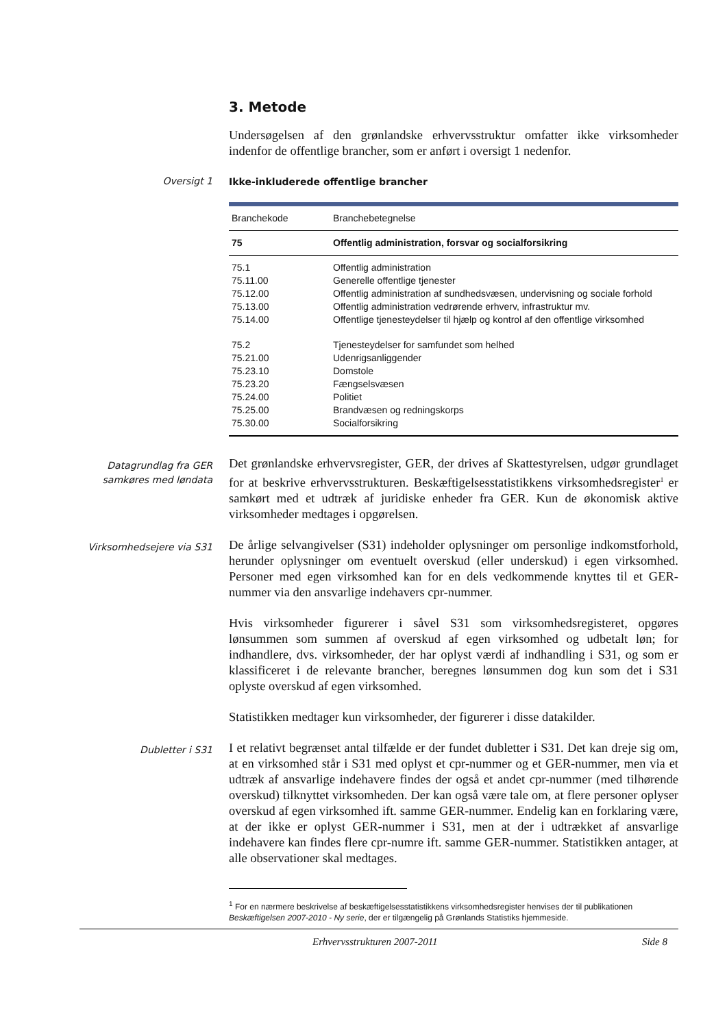3. Metode
Undersøgelsen af den grønlandske erhvervsstruktur omfatter ikke virksomheder indenfor de offentlige brancher, som er anført i oversigt 1 nedenfor.
Oversigt 1
Ikke-inkluderede offentlige brancher
| Branchekode | Branchebetegnelse |
| --- | --- |
| 75 | Offentlig administration, forsvar og socialforsikring |
| 75.1 | Offentlig administration |
| 75.11.00 | Generelle offentlige tjenester |
| 75.12.00 | Offentlig administration af sundhedsvæsen, undervisning og sociale forhold |
| 75.13.00 | Offentlig administration vedrørende erhverv, infrastruktur mv. |
| 75.14.00 | Offentlige tjenesteydelser til hjælp og kontrol af den offentlige virksomhed |
| 75.2 | Tjenesteydelser for samfundet som helhed |
| 75.21.00 | Udenrigsanliggender |
| 75.23.10 | Domstole |
| 75.23.20 | Fængselsvæsen |
| 75.24.00 | Politiet |
| 75.25.00 | Brandvæsen og redningskorps |
| 75.30.00 | Socialforsikring |
Datagrundlag fra GER samkøres med løndata
Det grønlandske erhvervsregister, GER, der drives af Skattestyrelsen, udgør grundlaget for at beskrive erhvervsstrukturen. Beskæftigelsesstatistikkens virksomhedsregister<sup>1</sup> er samkørt med et udtræk af juridiske enheder fra GER. Kun de økonomisk aktive virksomheder medtages i opgørelsen.
Virksomhedsejere via S31
De årlige selvangivelser (S31) indeholder oplysninger om personlige indkomstforhold, herunder oplysninger om eventuelt overskud (eller underskud) i egen virksomhed. Personer med egen virksomhed kan for en dels vedkommende knyttes til et GER-nummer via den ansvarlige indehavers cpr-nummer.
Hvis virksomheder figurerer i såvel S31 som virksomhedsregisteret, opgøres lønsummen som summen af overskud af egen virksomhed og udbetalt løn; for indhandlere, dvs. virksomheder, der har oplyst værdi af indhandling i S31, og som er klassificeret i de relevante brancher, beregnes lønsummen dog kun som det i S31 oplyste overskud af egen virksomhed.
Statistikken medtager kun virksomheder, der figurerer i disse datakilder.
Dubletter i S31
I et relativt begrænset antal tilfælde er der fundet dubletter i S31. Det kan dreje sig om, at en virksomhed står i S31 med oplyst et cpr-nummer og et GER-nummer, men via et udtræk af ansvarlige indehavere findes der også et andet cpr-nummer (med tilhørende overskud) tilknyttet virksomheden. Der kan også være tale om, at flere personer oplyser overskud af egen virksomhed ift. samme GER-nummer. Endelig kan en forklaring være, at der ikke er oplyst GER-nummer i S31, men at der i udtrækket af ansvarlige indehavere kan findes flere cpr-numre ift. samme GER-nummer. Statistikken antager, at alle observationer skal medtages.
<sup>1</sup> For en nærmere beskrivelse af beskæftigelsesstatistikkens virksomhedsregister henvises der til publikationen Beskæftigelsen 2007-2010 - Ny serie, der er tilgængelig på Grønlands Statistiks hjemmeside.
Erhvervsstrukturen 2007-2011 Side 8